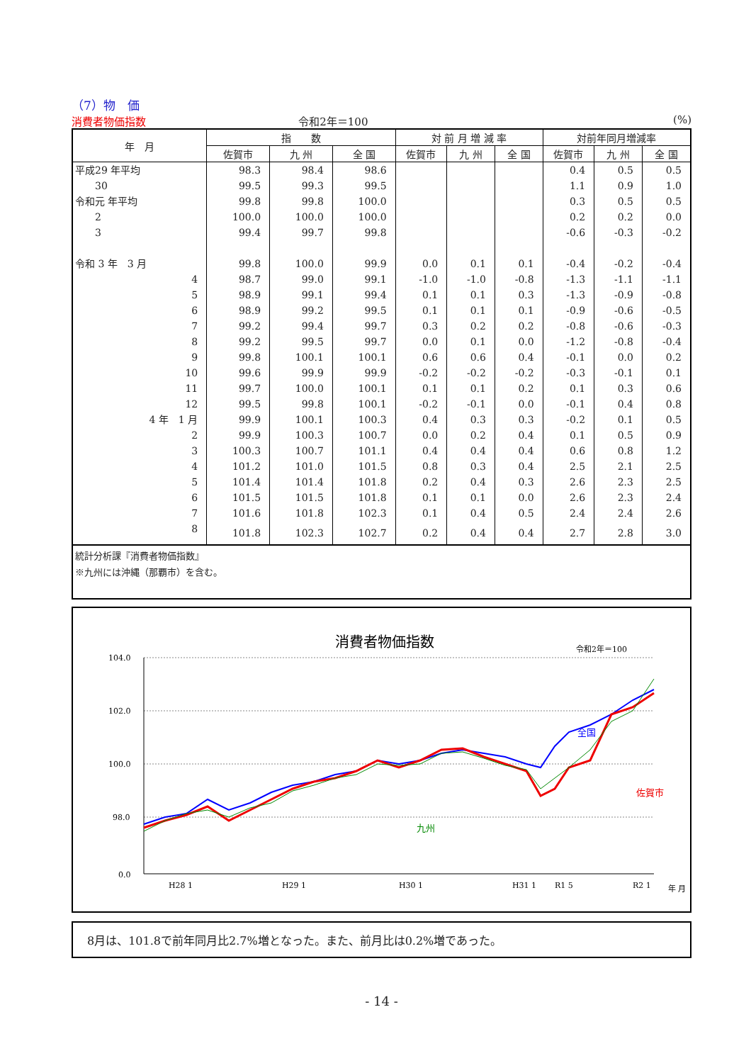（7）物　価
消費者物価指数 令和2年＝100 (%)
| 年 月 | 指 数 | | | 対 前 月 増 減 率 | | | 対前年同月増減率 | | |
| --- | --- | --- | --- | --- | --- | --- | --- | --- | --- |
| | 佐賀市 | 九 州 | 全 国 | 佐賀市 | 九 州 | 全 国 | 佐賀市 | 九 州 | 全 国 |
| 平成29 年平均 | 98.3 | 98.4 | 98.6 | | | | 0.4 | 0.5 | 0.5 |
| 30 | 99.5 | 99.3 | 99.5 | | | | 1.1 | 0.9 | 1.0 |
| 令和元 年平均 | 99.8 | 99.8 | 100.0 | | | | 0.3 | 0.5 | 0.5 |
| 2 | 100.0 | 100.0 | 100.0 | | | | 0.2 | 0.2 | 0.0 |
| 3 | 99.4 | 99.7 | 99.8 | | | | -0.6 | -0.3 | -0.2 |
| 令和 3 年 3 月 | 99.8 | 100.0 | 99.9 | 0.0 | 0.1 | 0.1 | -0.4 | -0.2 | -0.4 |
| 4 | 98.7 | 99.0 | 99.1 | -1.0 | -1.0 | -0.8 | -1.3 | -1.1 | -1.1 |
| 5 | 98.9 | 99.1 | 99.4 | 0.1 | 0.1 | 0.3 | -1.3 | -0.9 | -0.8 |
| 6 | 98.9 | 99.2 | 99.5 | 0.1 | 0.1 | 0.1 | -0.9 | -0.6 | -0.5 |
| 7 | 99.2 | 99.4 | 99.7 | 0.3 | 0.2 | 0.2 | -0.8 | -0.6 | -0.3 |
| 8 | 99.2 | 99.5 | 99.7 | 0.0 | 0.1 | 0.0 | -1.2 | -0.8 | -0.4 |
| 9 | 99.8 | 100.1 | 100.1 | 0.6 | 0.6 | 0.4 | -0.1 | 0.0 | 0.2 |
| 10 | 99.6 | 99.9 | 99.9 | -0.2 | -0.2 | -0.2 | -0.3 | -0.1 | 0.1 |
| 11 | 99.7 | 100.0 | 100.1 | 0.1 | 0.1 | 0.2 | 0.1 | 0.3 | 0.6 |
| 12 | 99.5 | 99.8 | 100.1 | -0.2 | -0.1 | 0.0 | -0.1 | 0.4 | 0.8 |
| 4 年 1 月 | 99.9 | 100.1 | 100.3 | 0.4 | 0.3 | 0.3 | -0.2 | 0.1 | 0.5 |
| 2 | 99.9 | 100.3 | 100.7 | 0.0 | 0.2 | 0.4 | 0.1 | 0.5 | 0.9 |
| 3 | 100.3 | 100.7 | 101.1 | 0.4 | 0.4 | 0.4 | 0.6 | 0.8 | 1.2 |
| 4 | 101.2 | 101.0 | 101.5 | 0.8 | 0.3 | 0.4 | 2.5 | 2.1 | 2.5 |
| 5 | 101.4 | 101.4 | 101.8 | 0.2 | 0.4 | 0.3 | 2.6 | 2.3 | 2.5 |
| 6 | 101.5 | 101.5 | 101.8 | 0.1 | 0.1 | 0.0 | 2.6 | 2.3 | 2.4 |
| 7 | 101.6 | 101.8 | 102.3 | 0.1 | 0.4 | 0.5 | 2.4 | 2.4 | 2.6 |
| 8 | 101.8 | 102.3 | 102.7 | 0.2 | 0.4 | 0.4 | 2.7 | 2.8 | 3.0 |
統計分析課『消費者物価指数』
※九州には沖縄（那覇市）を含む。
消費者物価指数
令和2年＝100
104.0
102.0
100.0
98.0
0.0
全国
佐賀市
九州
H28 1
H29 1
H30 1
H31 1
R1 5
R2 1
年 月
8月は、101.8で前年同月比2.7%増となった。また、前月比は0.2%増であった。
- 14 -